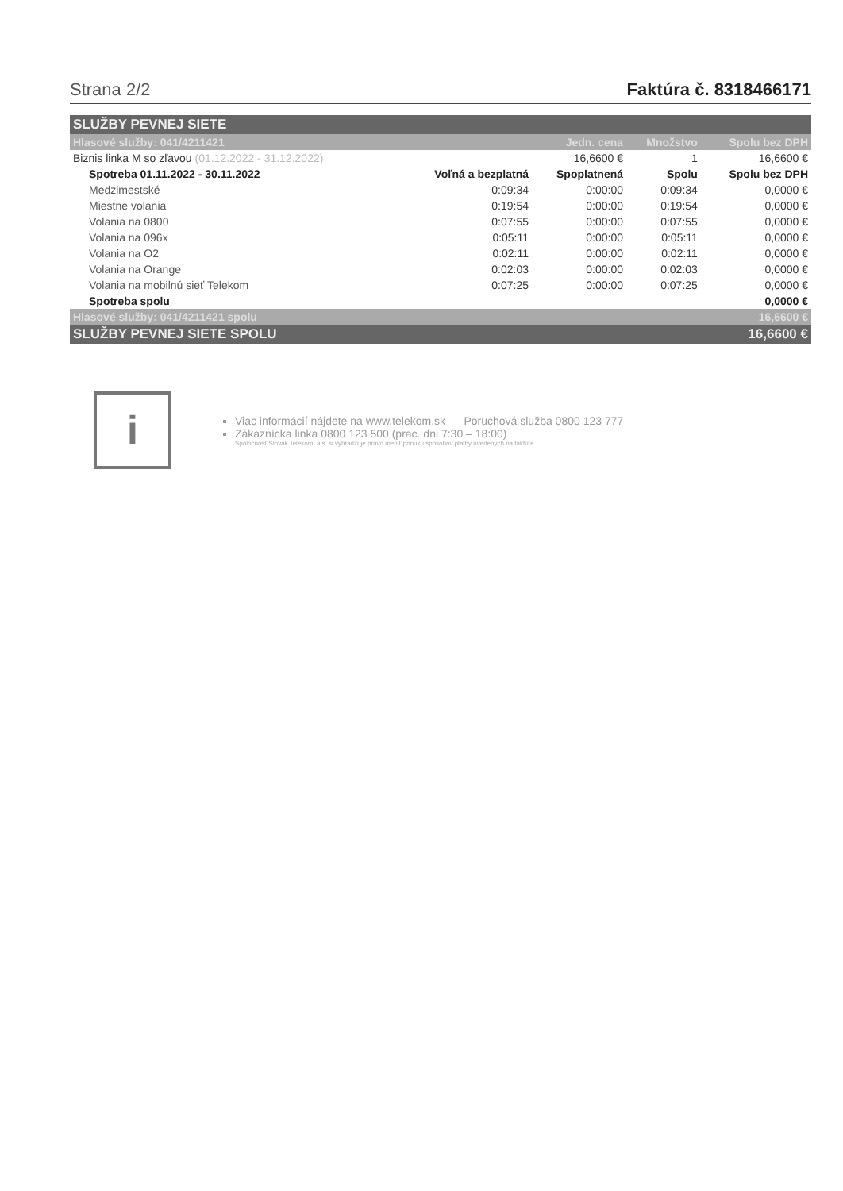Strana 2/2 Faktúra č. 8318466171
| SLUŽBY PEVNEJ SIETE | | | | |
| --- | --- | --- | --- | --- |
| Hlasové služby: 041/4211421 | | Jedn. cena | Množstvo | Spolu bez DPH |
| Biznis linka M so zľavou (01.12.2022 - 31.12.2022) | | 16,6600 € | 1 | 16,6600 € |
| Spotreba 01.11.2022 - 30.11.2022 | Voľná a bezplatná | Spoplatnená | Spolu | Spolu bez DPH |
| Medzimestské | 0:09:34 | 0:00:00 | 0:09:34 | 0,0000 € |
| Miestne volania | 0:19:54 | 0:00:00 | 0:19:54 | 0,0000 € |
| Volania na 0800 | 0:07:55 | 0:00:00 | 0:07:55 | 0,0000 € |
| Volania na 096x | 0:05:11 | 0:00:00 | 0:05:11 | 0,0000 € |
| Volania na O2 | 0:02:11 | 0:00:00 | 0:02:11 | 0,0000 € |
| Volania na Orange | 0:02:03 | 0:00:00 | 0:02:03 | 0,0000 € |
| Volania na mobilnú sieť Telekom | 0:07:25 | 0:00:00 | 0:07:25 | 0,0000 € |
| Spotreba spolu | | | | 0,0000 € |
| Hlasové služby: 041/4211421 spolu | | | | 16,6600 € |
| SLUŽBY PEVNEJ SIETE SPOLU | | | | 16,6600 € |
i
Viac informácií nájdete na www.telekom.sk Poruchová služba 0800 123 777
Zákaznícka linka 0800 123 500 (prac. dni 7:30 – 18:00)
Spoločnosť Slovak Telekom, a.s. si vyhradzuje právo meniť ponuku spôsobov platby uvedených na faktúre.